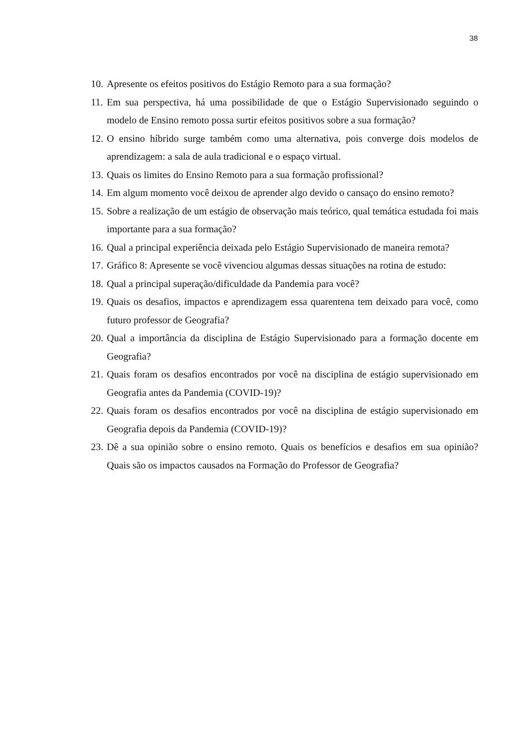38
10. Apresente os efeitos positivos do Estágio Remoto para a sua formação?
11. Em sua perspectiva, há uma possibilidade de que o Estágio Supervisionado seguindo o modelo de Ensino remoto possa surtir efeitos positivos sobre a sua formação?
12. O ensino híbrido surge também como uma alternativa, pois converge dois modelos de aprendizagem: a sala de aula tradicional e o espaço virtual.
13. Quais os limites do Ensino Remoto para a sua formação profissional?
14. Em algum momento você deixou de aprender algo devido o cansaço do ensino remoto?
15. Sobre a realização de um estágio de observação mais teórico, qual temática estudada foi mais importante para a sua formação?
16. Qual a principal experiência deixada pelo Estágio Supervisionado de maneira remota?
17. Gráfico 8: Apresente se você vivenciou algumas dessas situações na rotina de estudo:
18. Qual a principal superação/dificuldade da Pandemia para você?
19. Quais os desafios, impactos e aprendizagem essa quarentena tem deixado para você, como futuro professor de Geografia?
20. Qual a importância da disciplina de Estágio Supervisionado para a formação docente em Geografia?
21. Quais foram os desafios encontrados por você na disciplina de estágio supervisionado em Geografia antes da Pandemia (COVID-19)?
22. Quais foram os desafios encontrados por você na disciplina de estágio supervisionado em Geografia depois da Pandemia (COVID-19)?
23. Dê a sua opinião sobre o ensino remoto. Quais os benefícios e desafios em sua opinião? Quais são os impactos causados na Formação do Professor de Geografia?